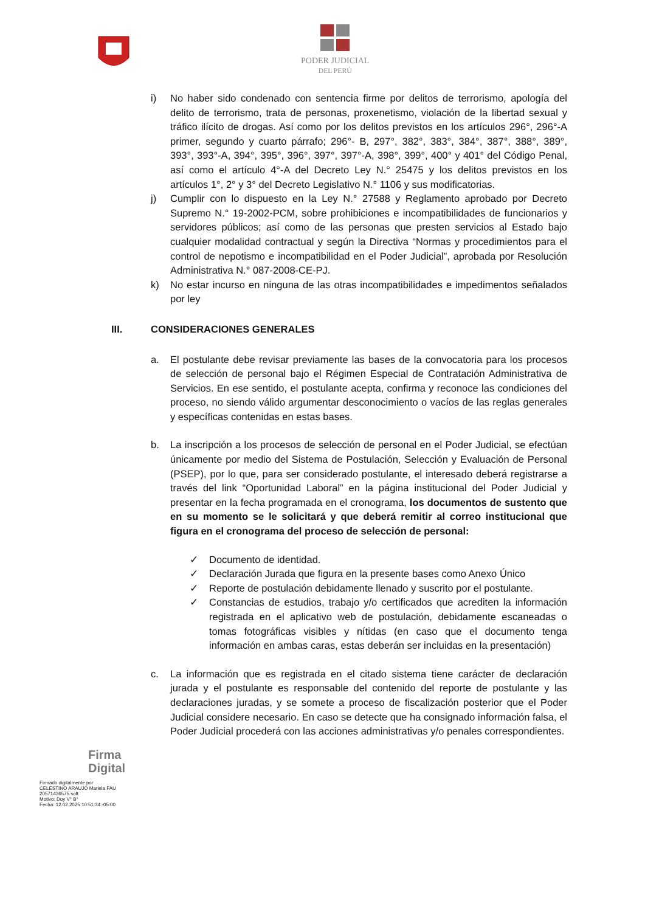PODER JUDICIAL
DEL PERÚ
i) No haber sido condenado con sentencia firme por delitos de terrorismo, apología del delito de terrorismo, trata de personas, proxenetismo, violación de la libertad sexual y tráfico ilícito de drogas. Así como por los delitos previstos en los artículos 296°, 296°-A primer, segundo y cuarto párrafo; 296°- B, 297°, 382°, 383°, 384°, 387°, 388°, 389°, 393°, 393°-A, 394°, 395°, 396°, 397°, 397°-A, 398°, 399°, 400° y 401° del Código Penal, así como el artículo 4°-A del Decreto Ley N.° 25475 y los delitos previstos en los artículos 1°, 2° y 3° del Decreto Legislativo N.° 1106 y sus modificatorias.
j) Cumplir con lo dispuesto en la Ley N.° 27588 y Reglamento aprobado por Decreto Supremo N.° 19-2002-PCM, sobre prohibiciones e incompatibilidades de funcionarios y servidores públicos; así como de las personas que presten servicios al Estado bajo cualquier modalidad contractual y según la Directiva “Normas y procedimientos para el control de nepotismo e incompatibilidad en el Poder Judicial”, aprobada por Resolución Administrativa N.° 087-2008-CE-PJ.
k) No estar incurso en ninguna de las otras incompatibilidades e impedimentos señalados por ley
III. CONSIDERACIONES GENERALES
a. El postulante debe revisar previamente las bases de la convocatoria para los procesos de selección de personal bajo el Régimen Especial de Contratación Administrativa de Servicios. En ese sentido, el postulante acepta, confirma y reconoce las condiciones del proceso, no siendo válido argumentar desconocimiento o vacíos de las reglas generales y específicas contenidas en estas bases.
b. La inscripción a los procesos de selección de personal en el Poder Judicial, se efectúan únicamente por medio del Sistema de Postulación, Selección y Evaluación de Personal (PSEP), por lo que, para ser considerado postulante, el interesado deberá registrarse a través del link “Oportunidad Laboral” en la página institucional del Poder Judicial y presentar en la fecha programada en el cronograma, los documentos de sustento que en su momento se le solicitará y que deberá remitir al correo institucional que figura en el cronograma del proceso de selección de personal:
✓ Documento de identidad.
✓ Declaración Jurada que figura en la presente bases como Anexo Único
✓ Reporte de postulación debidamente llenado y suscrito por el postulante.
✓ Constancias de estudios, trabajo y/o certificados que acrediten la información registrada en el aplicativo web de postulación, debidamente escaneadas o tomas fotográficas visibles y nítidas (en caso que el documento tenga información en ambas caras, estas deberán ser incluidas en la presentación)
c. La información que es registrada en el citado sistema tiene carácter de declaración jurada y el postulante es responsable del contenido del reporte de postulante y las declaraciones juradas, y se somete a proceso de fiscalización posterior que el Poder Judicial considere necesario. En caso se detecte que ha consignado información falsa, el Poder Judicial procederá con las acciones administrativas y/o penales correspondientes.
Firma
Digital
Firmado digitalmente por
CELESTINO ARAUJO Mariela FAU
20571436575 soft
Motivo: Doy V° B°
Fecha: 12.02.2025 10:51:34 -05:00